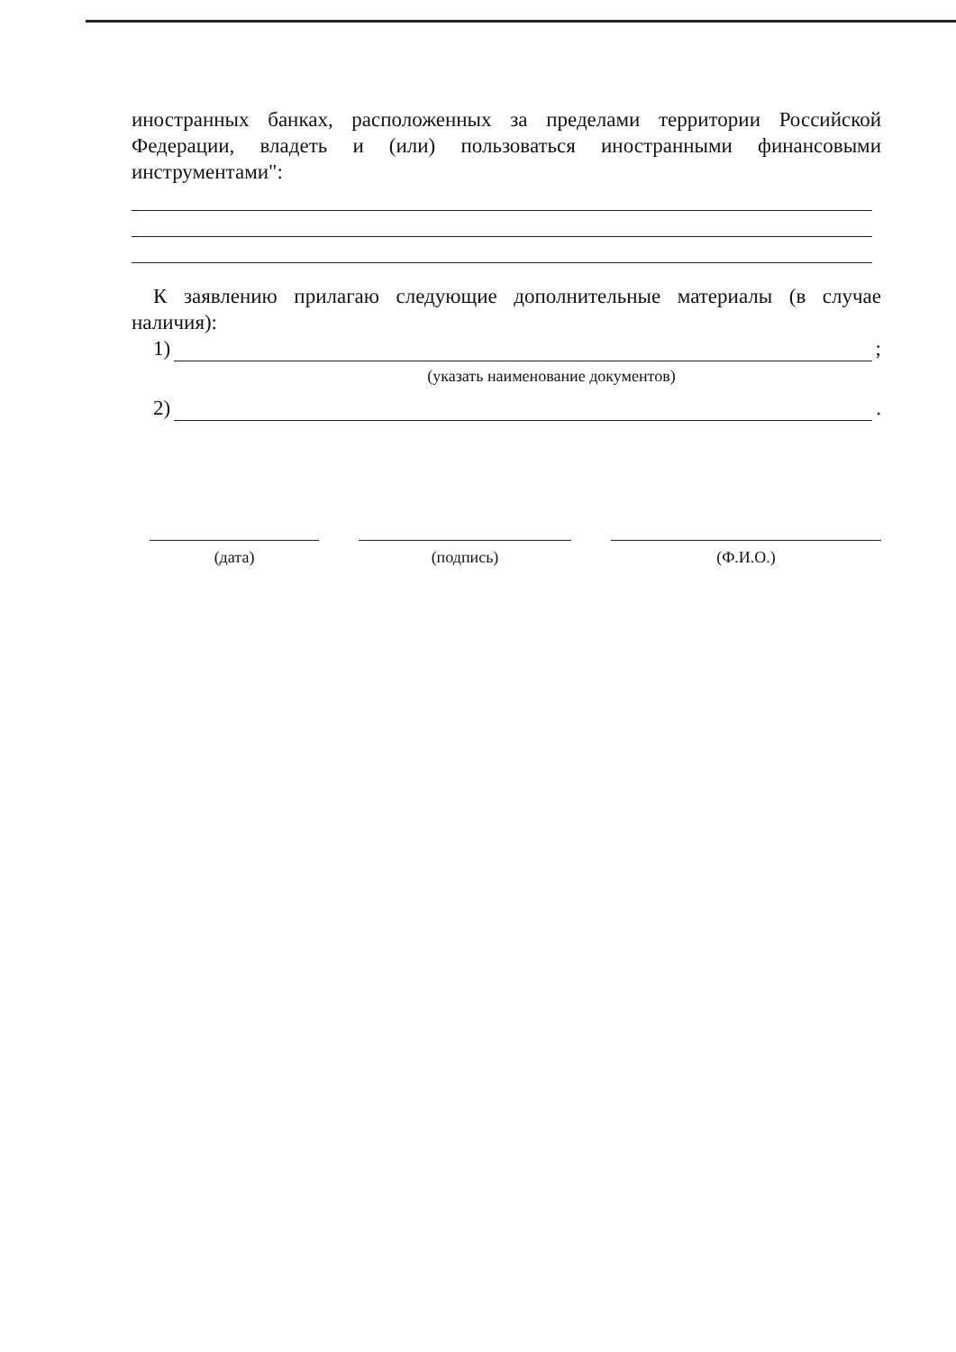иностранных банках, расположенных за пределами территории Российской Федерации, владеть и (или) пользоваться иностранными финансовыми инструментами":
К заявлению прилагаю следующие дополнительные материалы (в случае наличия):
1) ;
(указать наименование документов)
2) .
(дата) (подпись) (Ф.И.О.)